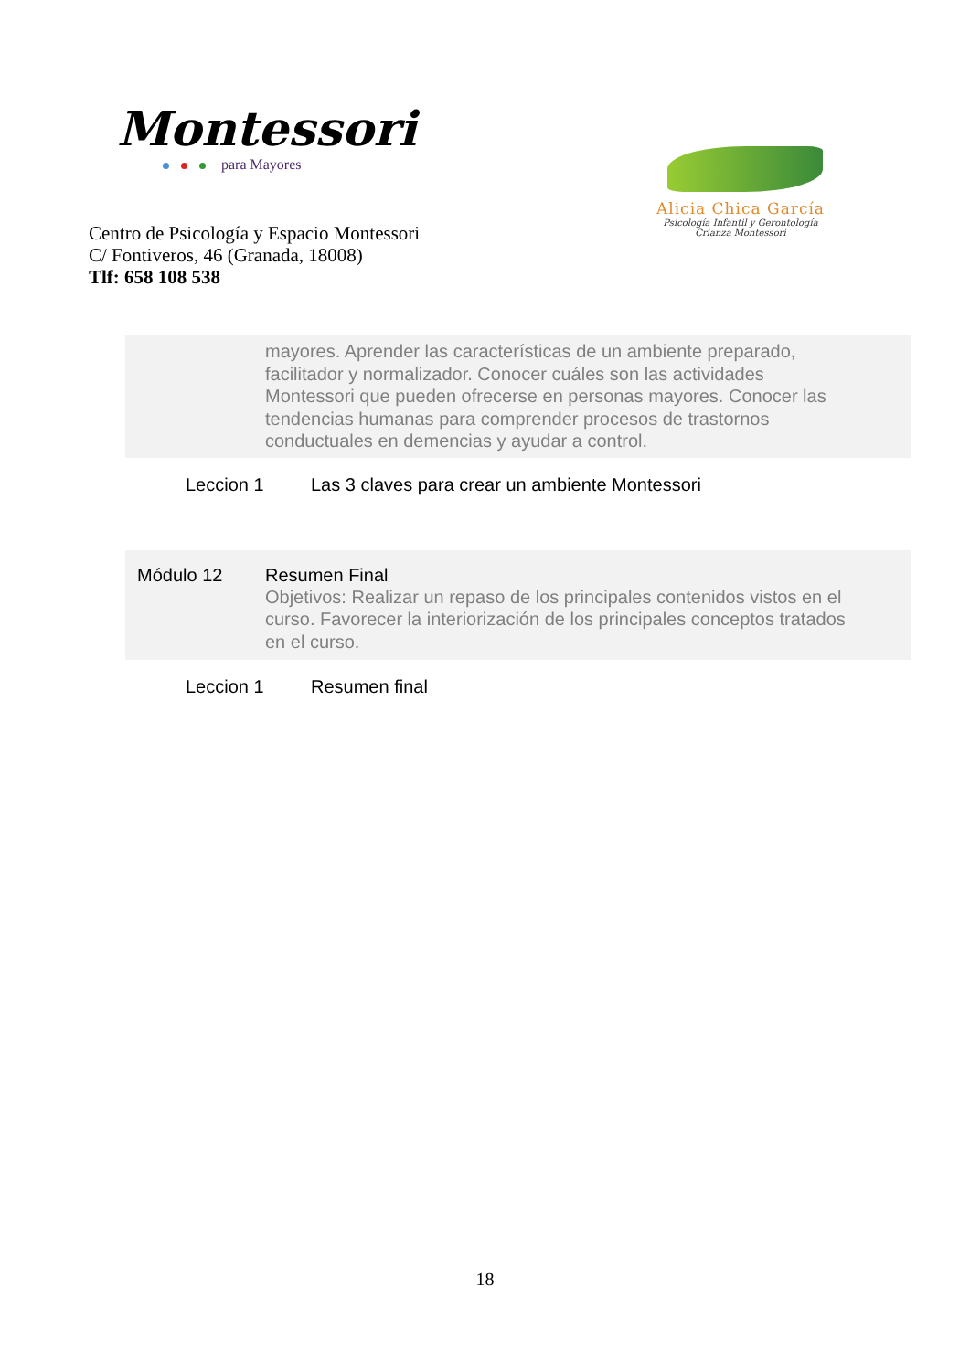Montessori
para Mayores
Alicia Chica García
Psicología Infantil y Gerontología
Crianza Montessori
Centro de Psicología y Espacio Montessori
C/ Fontiveros, 46 (Granada, 18008)
Tlf: 658 108 538
| | mayores. Aprender las características de un ambiente preparado, facilitador y normalizador. Conocer cuáles son las actividades Montessori que pueden ofrecerse en personas mayores. Conocer las tendencias humanas para comprender procesos de trastornos conductuales en demencias y ayudar a control. |
| Leccion 1 | Las 3 claves para crear un ambiente Montessori |
| Módulo 12 | Resumen Final Objetivos: Realizar un repaso de los principales contenidos vistos en el curso. Favorecer la interiorización de los principales conceptos tratados en el curso. |
| Leccion 1 | Resumen final |
18